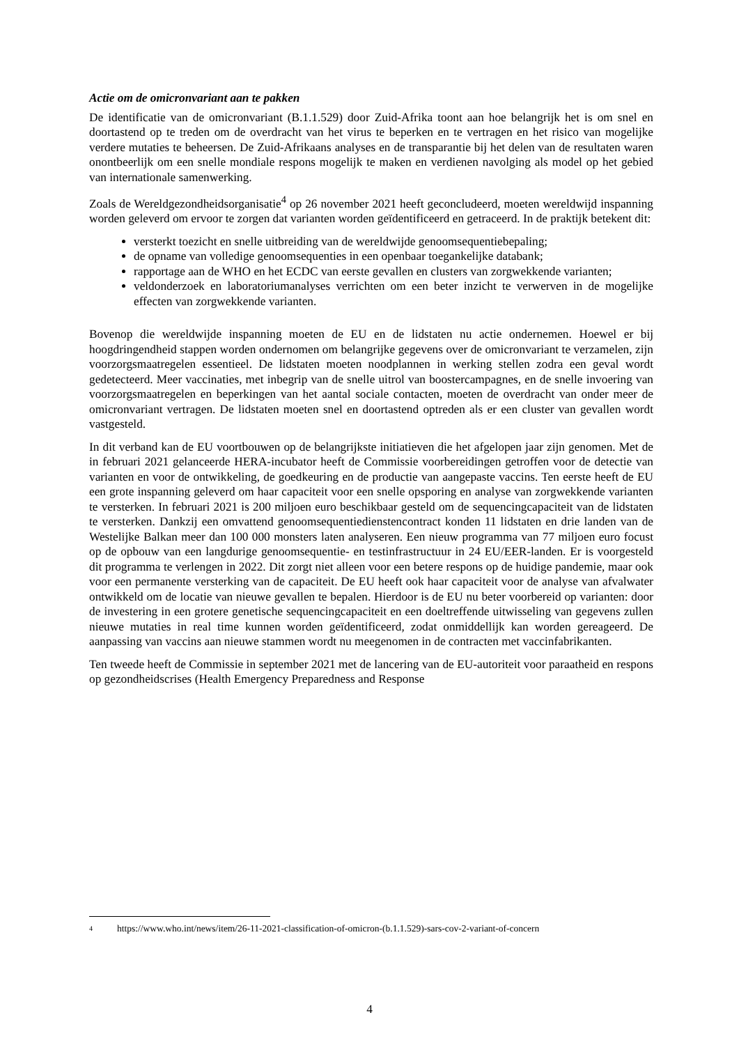Actie om de omicronvariant aan te pakken
De identificatie van de omicronvariant (B.1.1.529) door Zuid-Afrika toont aan hoe belangrijk het is om snel en doortastend op te treden om de overdracht van het virus te beperken en te vertragen en het risico van mogelijke verdere mutaties te beheersen. De Zuid-Afrikaans analyses en de transparantie bij het delen van de resultaten waren onontbeerlijk om een snelle mondiale respons mogelijk te maken en verdienen navolging als model op het gebied van internationale samenwerking.
Zoals de Wereldgezondheidsorganisatie<sup>4</sup> op 26 november 2021 heeft geconcludeerd, moeten wereldwijd inspanning worden geleverd om ervoor te zorgen dat varianten worden geïdentificeerd en getraceerd. In de praktijk betekent dit:
versterkt toezicht en snelle uitbreiding van de wereldwijde genoomsequentiebepaling;
de opname van volledige genoomsequenties in een openbaar toegankelijke databank;
rapportage aan de WHO en het ECDC van eerste gevallen en clusters van zorgwekkende varianten;
veldonderzoek en laboratoriumanalyses verrichten om een beter inzicht te verwerven in de mogelijke effecten van zorgwekkende varianten.
Bovenop die wereldwijde inspanning moeten de EU en de lidstaten nu actie ondernemen. Hoewel er bij hoogdringendheid stappen worden ondernomen om belangrijke gegevens over de omicronvariant te verzamelen, zijn voorzorgsmaatregelen essentieel. De lidstaten moeten noodplannen in werking stellen zodra een geval wordt gedetecteerd. Meer vaccinaties, met inbegrip van de snelle uitrol van boostercampagnes, en de snelle invoering van voorzorgsmaatregelen en beperkingen van het aantal sociale contacten, moeten de overdracht van onder meer de omicronvariant vertragen. De lidstaten moeten snel en doortastend optreden als er een cluster van gevallen wordt vastgesteld.
In dit verband kan de EU voortbouwen op de belangrijkste initiatieven die het afgelopen jaar zijn genomen. Met de in februari 2021 gelanceerde HERA-incubator heeft de Commissie voorbereidingen getroffen voor de detectie van varianten en voor de ontwikkeling, de goedkeuring en de productie van aangepaste vaccins. Ten eerste heeft de EU een grote inspanning geleverd om haar capaciteit voor een snelle opsporing en analyse van zorgwekkende varianten te versterken. In februari 2021 is 200 miljoen euro beschikbaar gesteld om de sequencingcapaciteit van de lidstaten te versterken. Dankzij een omvattend genoomsequentiedienstencontract konden 11 lidstaten en drie landen van de Westelijke Balkan meer dan 100 000 monsters laten analyseren. Een nieuw programma van 77 miljoen euro focust op de opbouw van een langdurige genoomsequentie- en testinfrastructuur in 24 EU/EER-landen. Er is voorgesteld dit programma te verlengen in 2022. Dit zorgt niet alleen voor een betere respons op de huidige pandemie, maar ook voor een permanente versterking van de capaciteit. De EU heeft ook haar capaciteit voor de analyse van afvalwater ontwikkeld om de locatie van nieuwe gevallen te bepalen. Hierdoor is de EU nu beter voorbereid op varianten: door de investering in een grotere genetische sequencingcapaciteit en een doeltreffende uitwisseling van gegevens zullen nieuwe mutaties in real time kunnen worden geïdentificeerd, zodat onmiddellijk kan worden gereageerd. De aanpassing van vaccins aan nieuwe stammen wordt nu meegenomen in de contracten met vaccinfabrikanten.
Ten tweede heeft de Commissie in september 2021 met de lancering van de EU-autoriteit voor paraatheid en respons op gezondheidscrises (Health Emergency Preparedness and Response
4 https://www.who.int/news/item/26-11-2021-classification-of-omicron-(b.1.1.529)-sars-cov-2-variant-of-concern
4